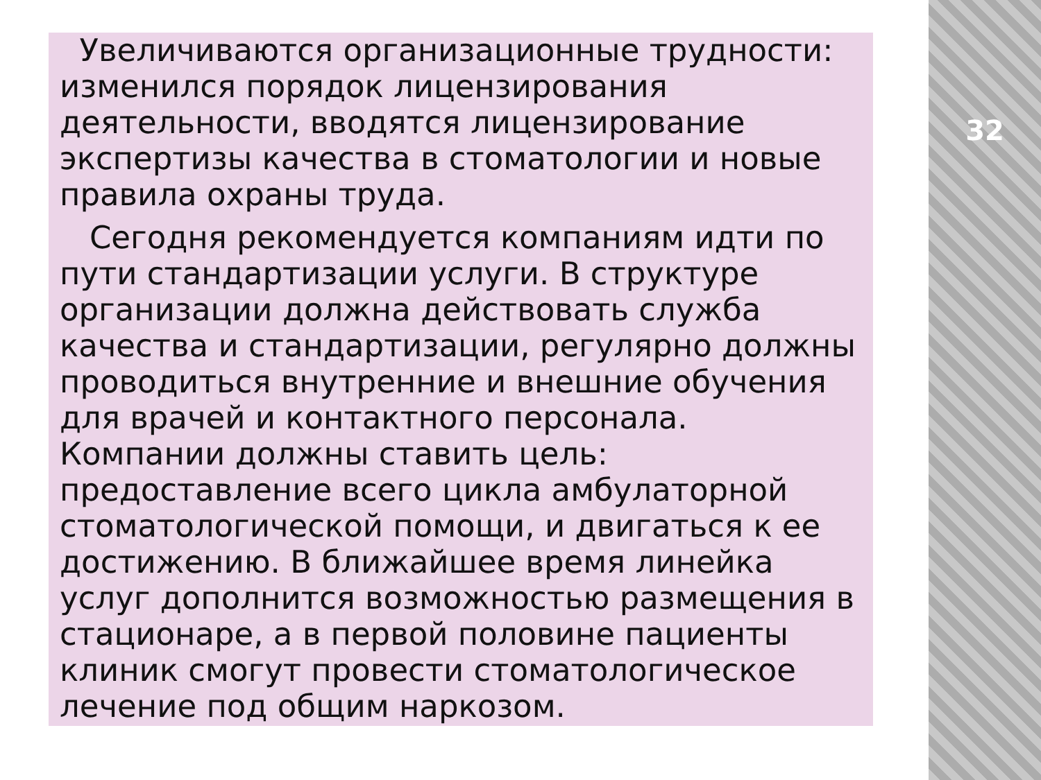Увеличиваются организационные трудности: изменился порядок лицензирования деятельности, вводятся лицензирование экспертизы качества в стоматологии и новые правила охраны труда.
Сегодня рекомендуется компаниям идти по пути стандартизации услуги. В структуре организации должна действовать служба качества и стандартизации, регулярно должны проводиться внутренние и внешние обучения для врачей и контактного персонала. Компании должны ставить цель: предоставление всего цикла амбулаторной стоматологической помощи, и двигаться к ее достижению. В ближайшее время линейка услуг дополнится возможностью размещения в стационаре, а в первой половине пациенты клиник смогут провести стоматологическое лечение под общим наркозом.
32